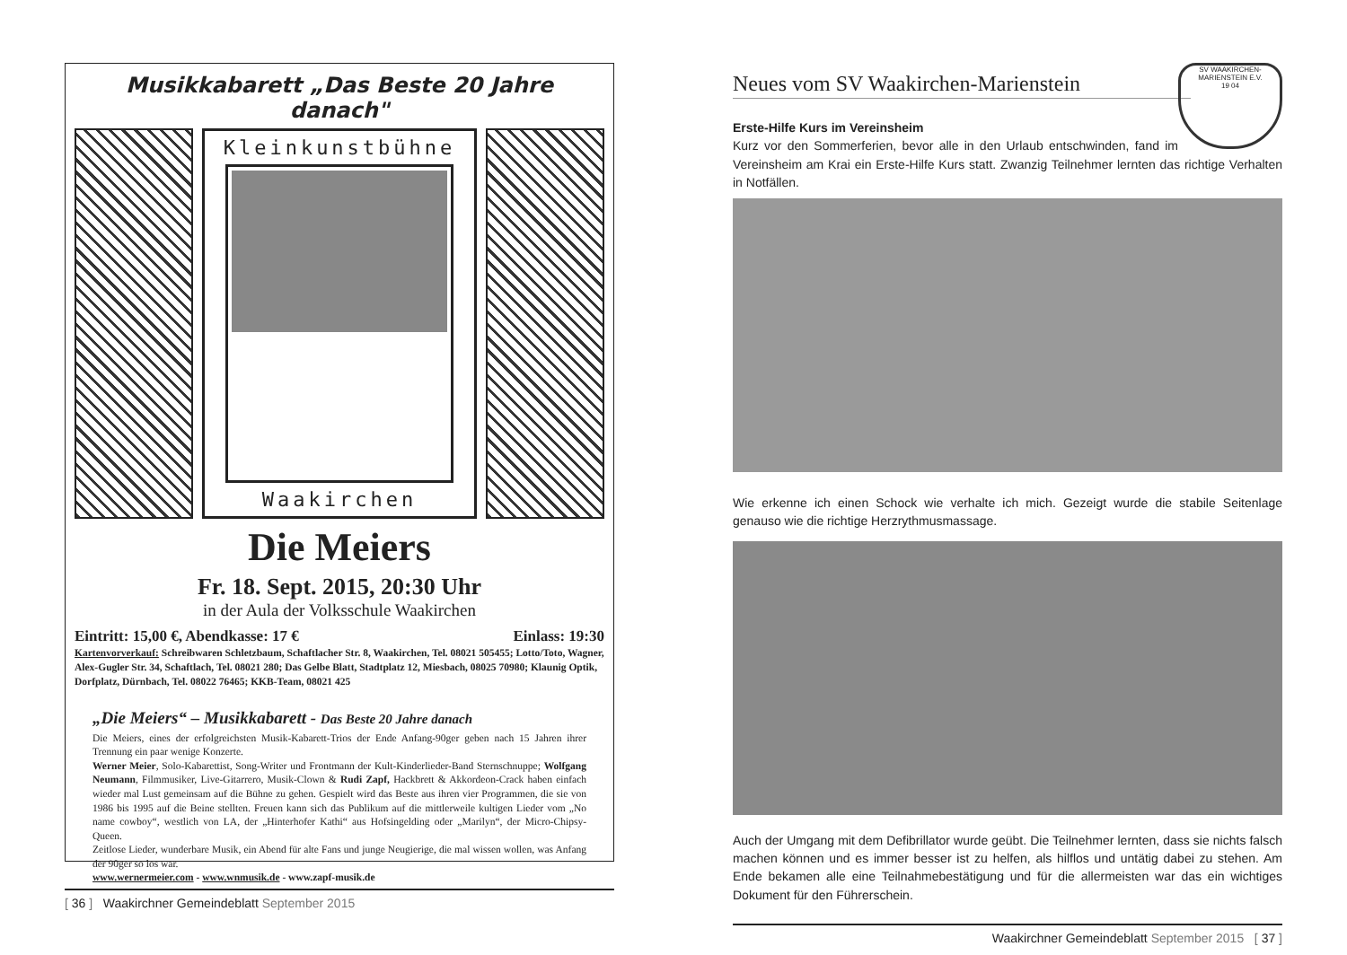Musikkabarett „Das Beste 20 Jahre danach"
Kleinkunstbühne
Waakirchen
Die Meiers
Fr. 18. Sept. 2015, 20:30 Uhr
in der Aula der Volksschule Waakirchen
Eintritt: 15,00 €, Abendkasse: 17 € Einlass: 19:30
Kartenvorverkauf: Schreibwaren Schletzbaum, Schaftlacher Str. 8, Waakirchen, Tel. 08021 505455; Lotto/Toto, Wagner, Alex-Gugler Str. 34, Schaftlach, Tel. 08021 280; Das Gelbe Blatt, Stadtplatz 12, Miesbach, 08025 70980; Klaunig Optik, Dorfplatz, Dürnbach, Tel. 08022 76465; KKB-Team, 08021 425
„Die Meiers“ – Musikkabarett - Das Beste 20 Jahre danach
Die Meiers, eines der erfolgreichsten Musik-Kabarett-Trios der Ende Anfang-90ger geben nach 15 Jahren ihrer Trennung ein paar wenige Konzerte.
Werner Meier, Solo-Kabarettist, Song-Writer und Frontmann der Kult-Kinderlieder-Band Sternschnuppe; Wolfgang Neumann, Filmmusiker, Live-Gitarrero, Musik-Clown & Rudi Zapf, Hackbrett & Akkordeon-Crack haben einfach wieder mal Lust gemeinsam auf die Bühne zu gehen. Gespielt wird das Beste aus ihren vier Programmen, die sie von 1986 bis 1995 auf die Beine stellten. Freuen kann sich das Publikum auf die mittlerweile kultigen Lieder vom „No name cowboy“, westlich von LA, der „Hinterhofer Kathi“ aus Hofsingelding oder „Marilyn“, der Micro-Chipsy-Queen.
Zeitlose Lieder, wunderbare Musik, ein Abend für alte Fans und junge Neugierige, die mal wissen wollen, was Anfang der 90ger so los war.
www.wernermeier.com - www.wnmusik.de - www.zapf-musik.de
[ 36 ] Waakirchner Gemeindeblatt September 2015
Neues vom SV Waakirchen-Marienstein
SV WAAKIRCHEN-MARIENSTEIN E.V.
19 04
Erste-Hilfe Kurs im Vereinsheim
Kurz vor den Sommerferien, bevor alle in den Urlaub entschwinden, fand im Vereinsheim am Krai ein Erste-Hilfe Kurs statt. Zwanzig Teilnehmer lernten das richtige Verhalten in Notfällen.
Wie erkenne ich einen Schock wie verhalte ich mich. Gezeigt wurde die stabile Seitenlage genauso wie die richtige Herzrythmusmassage.
Auch der Umgang mit dem Defibrillator wurde geübt. Die Teilnehmer lernten, dass sie nichts falsch machen können und es immer besser ist zu helfen, als hilflos und untätig dabei zu stehen. Am Ende bekamen alle eine Teilnahmebestätigung und für die allermeisten war das ein wichtiges Dokument für den Führerschein.
Waakirchner Gemeindeblatt September 2015 [ 37 ]